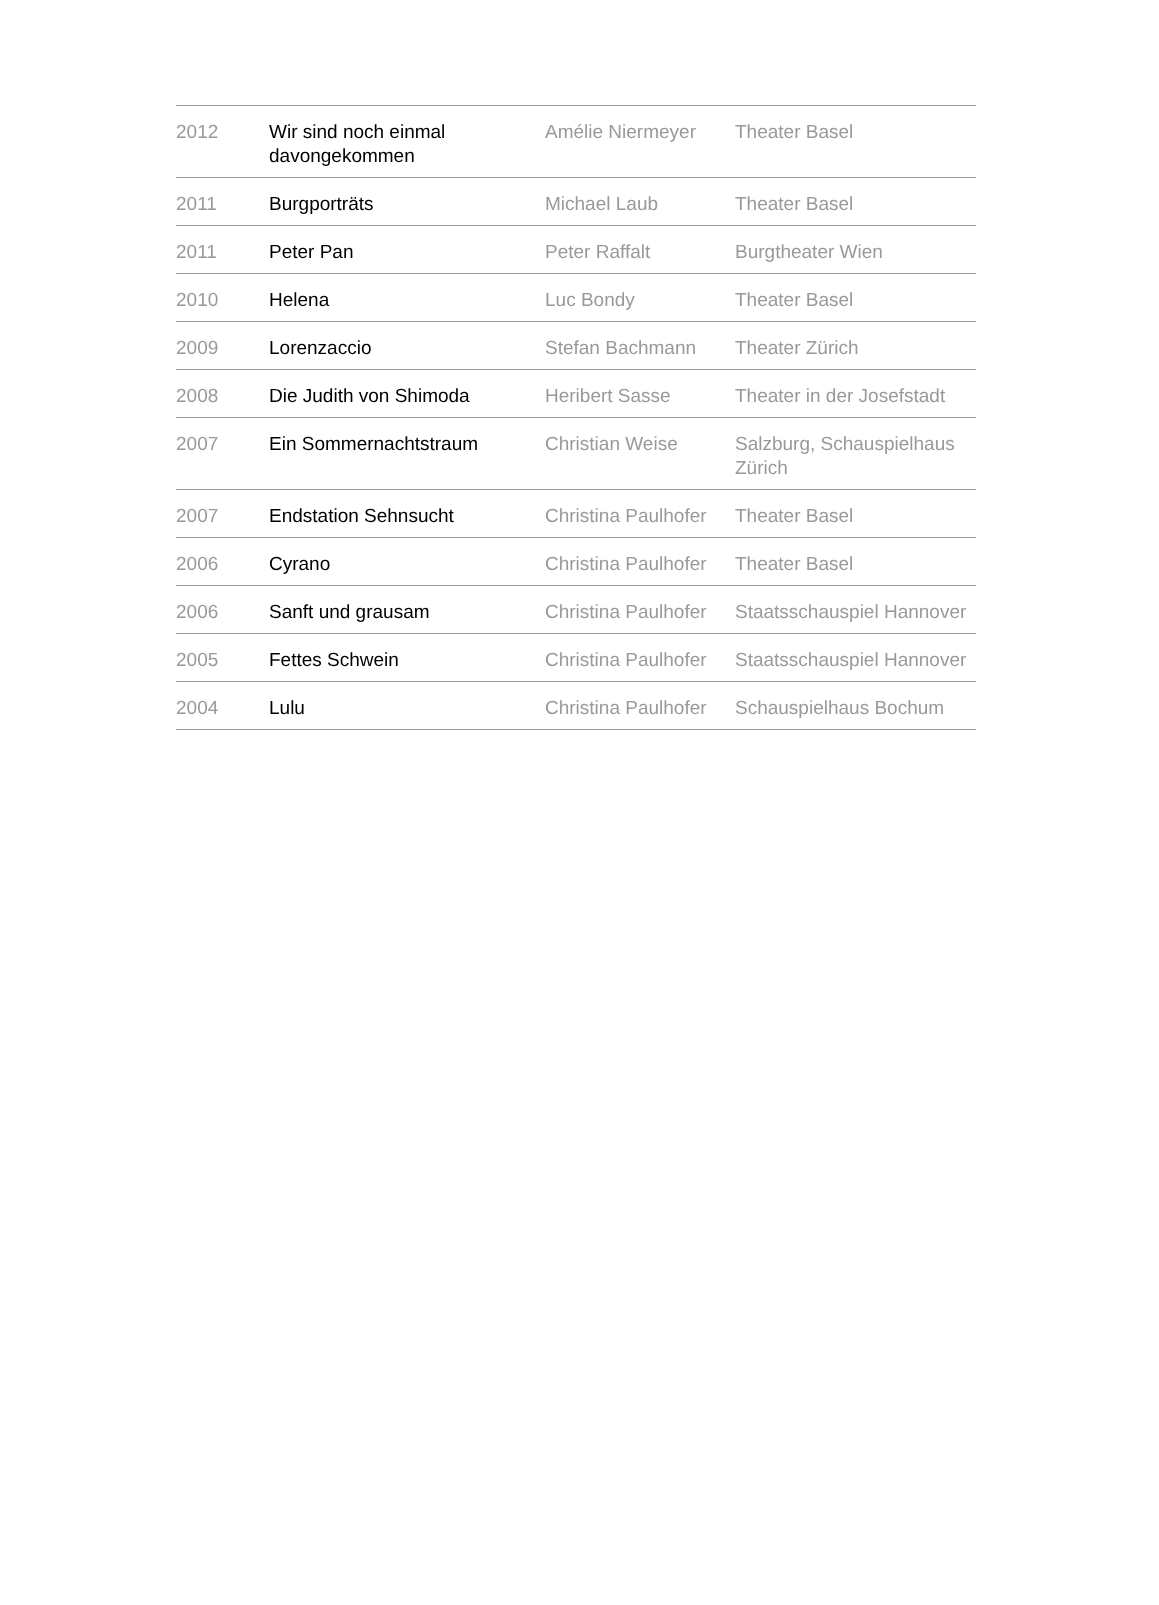| 2012 | Wir sind noch einmal davongekommen | Amélie Niermeyer | Theater Basel |
| 2011 | Burgporträts | Michael Laub | Theater Basel |
| 2011 | Peter Pan | Peter Raffalt | Burgtheater Wien |
| 2010 | Helena | Luc Bondy | Theater Basel |
| 2009 | Lorenzaccio | Stefan Bachmann | Theater Zürich |
| 2008 | Die Judith von Shimoda | Heribert Sasse | Theater in der Josefstadt |
| 2007 | Ein Sommernachtstraum | Christian Weise | Salzburg, Schauspielhaus Zürich |
| 2007 | Endstation Sehnsucht | Christina Paulhofer | Theater Basel |
| 2006 | Cyrano | Christina Paulhofer | Theater Basel |
| 2006 | Sanft und grausam | Christina Paulhofer | Staatsschauspiel Hannover |
| 2005 | Fettes Schwein | Christina Paulhofer | Staatsschauspiel Hannover |
| 2004 | Lulu | Christina Paulhofer | Schauspielhaus Bochum |